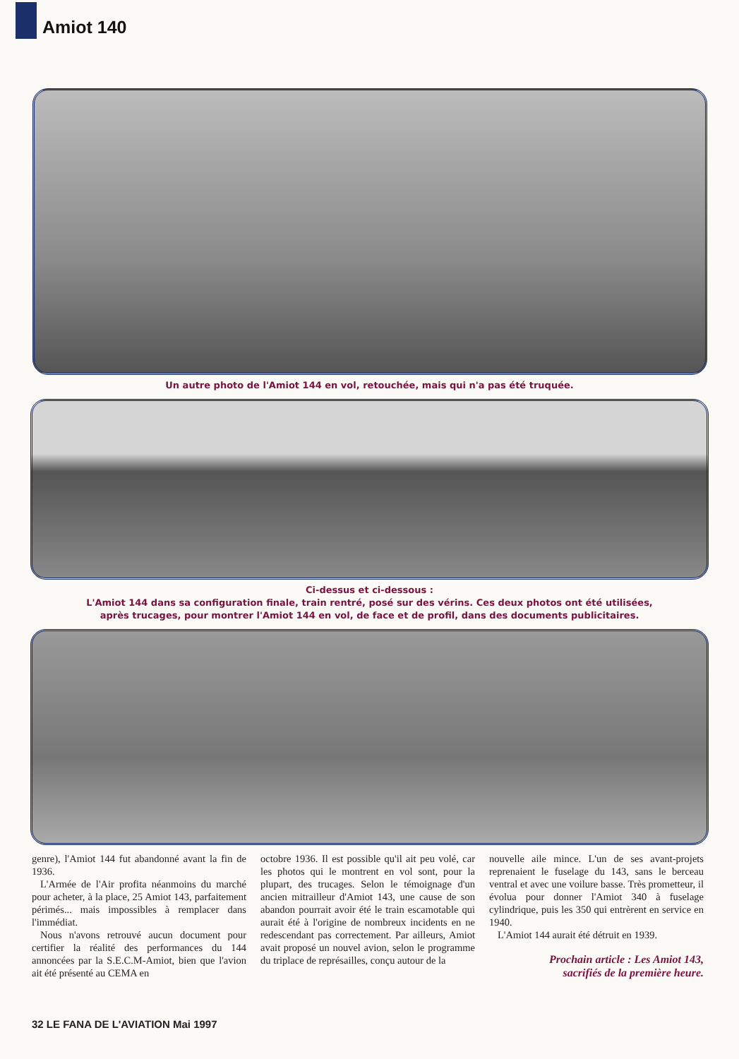Amiot 140
Un autre photo de l'Amiot 144 en vol, retouchée, mais qui n'a pas été truquée.
Ci-dessus et ci-dessous :
L'Amiot 144 dans sa configuration finale, train rentré, posé sur des vérins. Ces deux photos ont été utilisées,
après trucages, pour montrer l'Amiot 144 en vol, de face et de profil, dans des documents publicitaires.
genre), l'Amiot 144 fut abandonné avant la fin de 1936.
L'Armée de l'Air profita néanmoins du marché pour acheter, à la place, 25 Amiot 143, parfaitement périmés... mais impossibles à remplacer dans l'immédiat.
Nous n'avons retrouvé aucun document pour certifier la réalité des performances du 144 annoncées par la S.E.C.M-Amiot, bien que l'avion ait été présenté au CEMA en
octobre 1936. Il est possible qu'il ait peu volé, car les photos qui le montrent en vol sont, pour la plupart, des trucages. Selon le témoignage d'un ancien mitrailleur d'Amiot 143, une cause de son abandon pourrait avoir été le train escamotable qui aurait été à l'origine de nombreux incidents en ne redescendant pas correctement. Par ailleurs, Amiot avait proposé un nouvel avion, selon le programme du triplace de représailles, conçu autour de la
nouvelle aile mince. L'un de ses avant-projets reprenaient le fuselage du 143, sans le berceau ventral et avec une voilure basse. Très prometteur, il évolua pour donner l'Amiot 340 à fuselage cylindrique, puis les 350 qui entrèrent en service en 1940.
L'Amiot 144 aurait été détruit en 1939.
Prochain article : Les Amiot 143,
sacrifiés de la première heure.
32 LE FANA DE L'AVIATION Mai 1997